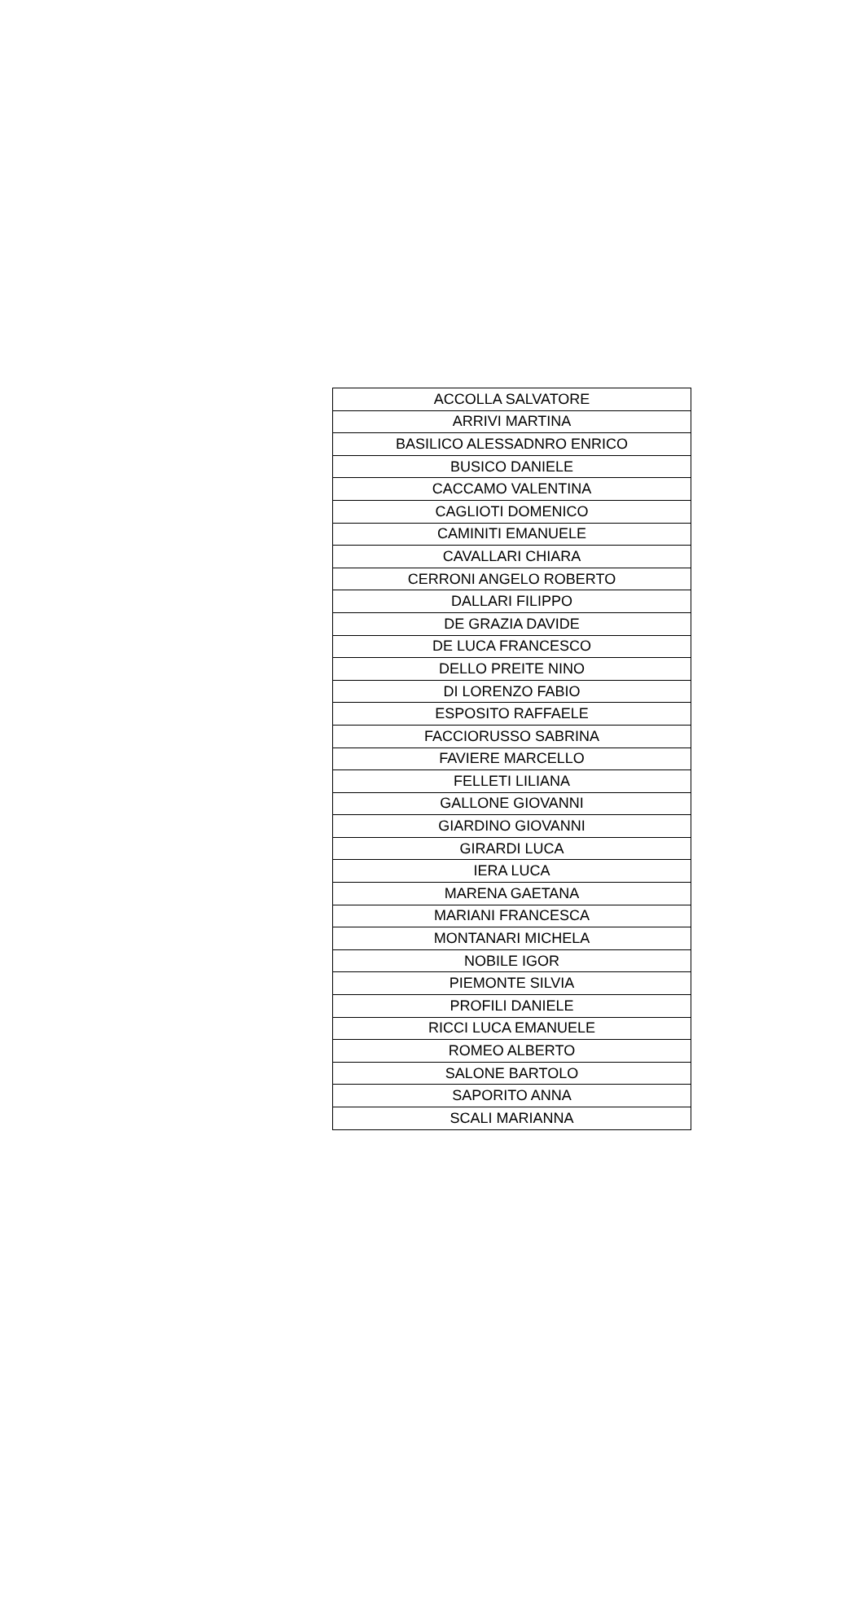| ACCOLLA SALVATORE |
| ARRIVI MARTINA |
| BASILICO ALESSADNRO ENRICO |
| BUSICO DANIELE |
| CACCAMO VALENTINA |
| CAGLIOTI DOMENICO |
| CAMINITI EMANUELE |
| CAVALLARI CHIARA |
| CERRONI ANGELO ROBERTO |
| DALLARI FILIPPO |
| DE GRAZIA DAVIDE |
| DE LUCA FRANCESCO |
| DELLO PREITE NINO |
| DI LORENZO FABIO |
| ESPOSITO RAFFAELE |
| FACCIORUSSO SABRINA |
| FAVIERE MARCELLO |
| FELLETI LILIANA |
| GALLONE GIOVANNI |
| GIARDINO GIOVANNI |
| GIRARDI LUCA |
| IERA LUCA |
| MARENA GAETANA |
| MARIANI FRANCESCA |
| MONTANARI MICHELA |
| NOBILE IGOR |
| PIEMONTE SILVIA |
| PROFILI DANIELE |
| RICCI LUCA EMANUELE |
| ROMEO ALBERTO |
| SALONE BARTOLO |
| SAPORITO ANNA |
| SCALI MARIANNA |